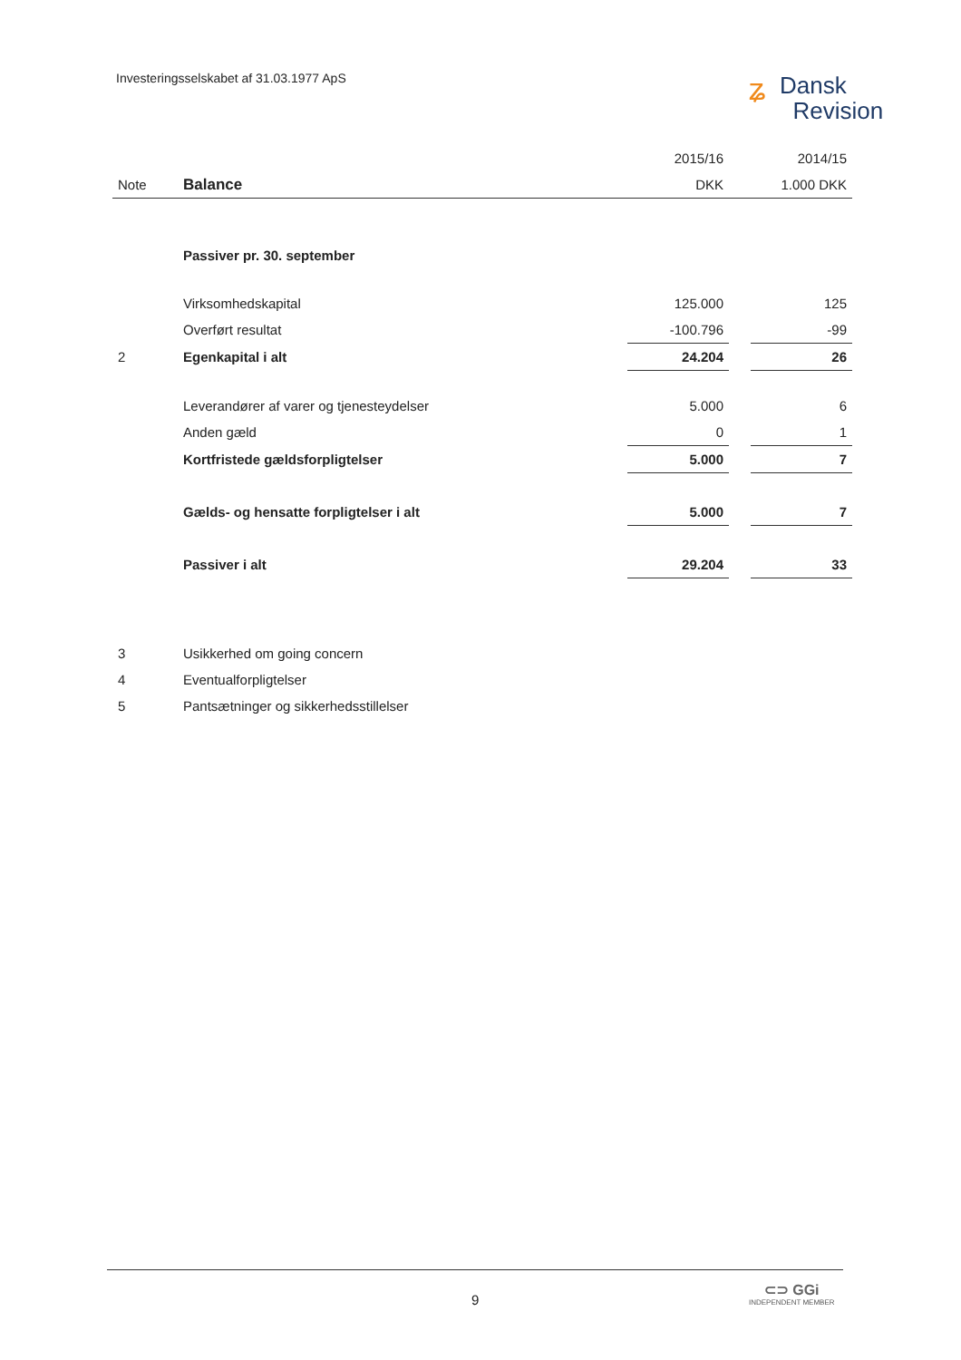Investeringsselskabet af 31.03.1977 ApS
ʑ Dansk
Revision
| | | 2015/16 | | 2014/15 |
| Note | Balance | DKK | | 1.000 DKK |
| | Passiver pr. 30. september | | | |
| | Virksomhedskapital | 125.000 | | 125 |
| | Overført resultat | -100.796 | | -99 |
| 2 | Egenkapital i alt | 24.204 | | 26 |
| | Leverandører af varer og tjenesteydelser | 5.000 | | 6 |
| | Anden gæld | 0 | | 1 |
| | Kortfristede gældsforpligtelser | 5.000 | | 7 |
| | Gælds- og hensatte forpligtelser i alt | 5.000 | | 7 |
| | Passiver i alt | 29.204 | | 33 |
| 3 | Usikkerhed om going concern | | | |
| 4 | Eventualforpligtelser | | | |
| 5 | Pantsætninger og sikkerhedsstillelser | | | |
9
⊂⊃ GGi
INDEPENDENT MEMBER